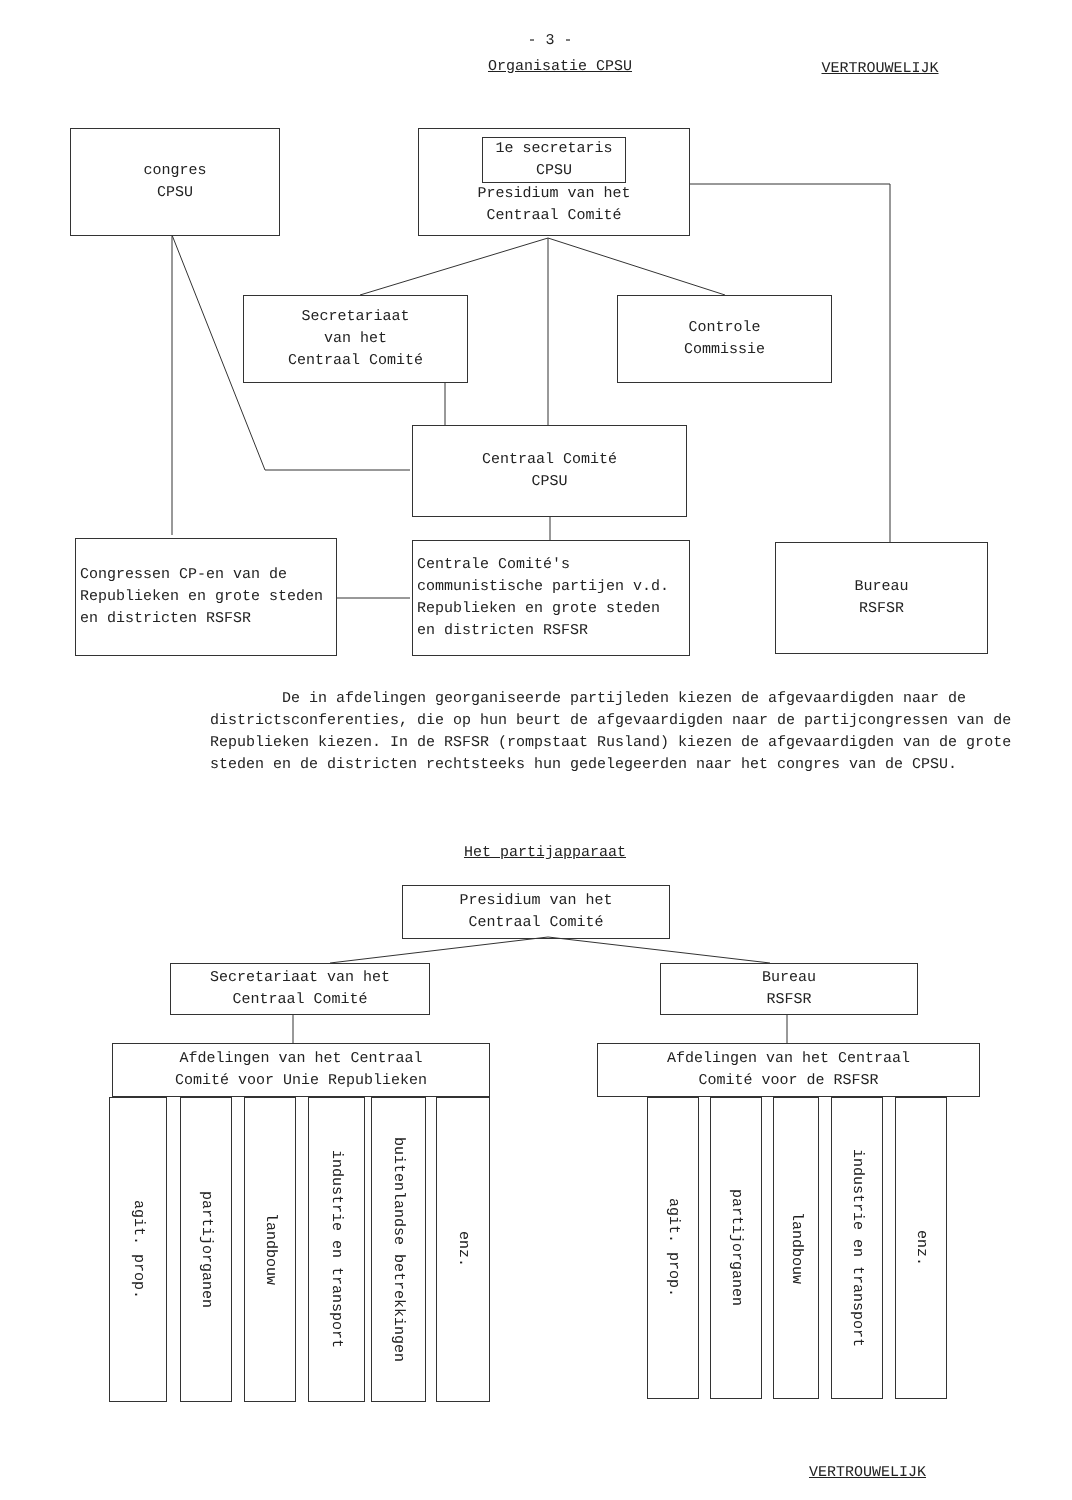- 3 -
Organisatie CPSU VERTROUWELIJK
congres
CPSU
1e secretaris
CPSU
Presidium van het
Centraal Comité
Secretariaat
van het
Centraal Comité
Controle
Commissie
Centraal Comité
CPSU
Congressen CP-en van de Republieken en grote steden en districten RSFSR
Centrale Comité's communistische partijen v.d. Republieken en grote steden en districten RSFSR
Bureau
RSFSR
De in afdelingen georganiseerde partijleden kiezen de afgevaardigden naar de districtsconferenties, die op hun beurt de afgevaardigden naar de partijcongressen van de Republieken kiezen. In de RSFSR (rompstaat Rusland) kiezen de afgevaardigden van de grote steden en de districten rechtsteeks hun gedelegeerden naar het congres van de CPSU.
Het partijapparaat
Presidium van het
Centraal Comité
Secretariaat van het
Centraal Comité
Bureau
RSFSR
Afdelingen van het Centraal
Comité voor Unie Republieken
Afdelingen van het Centraal
Comité voor de RSFSR
agit. prop.
partijorganen
landbouw
industrie en transport
buitenlandse betrekkingen
enz.
agit. prop.
partijorganen
landbouw
industrie en transport
enz.
VERTROUWELIJK